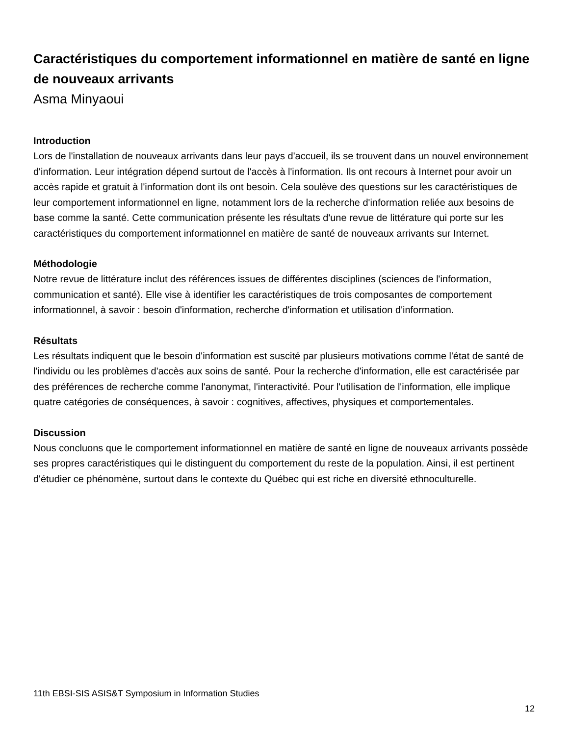Caractéristiques du comportement informationnel en matière de santé en ligne de nouveaux arrivants
Asma Minyaoui
Introduction
Lors de l'installation de nouveaux arrivants dans leur pays d'accueil, ils se trouvent dans un nouvel environnement d'information. Leur intégration dépend surtout de l'accès à l'information. Ils ont recours à Internet pour avoir un accès rapide et gratuit à l'information dont ils ont besoin. Cela soulève des questions sur les caractéristiques de leur comportement informationnel en ligne, notamment lors de la recherche d'information reliée aux besoins de base comme la santé. Cette communication présente les résultats d'une revue de littérature qui porte sur les caractéristiques du comportement informationnel en matière de santé de nouveaux arrivants sur Internet.
Méthodologie
Notre revue de littérature inclut des références issues de différentes disciplines (sciences de l'information, communication et santé). Elle vise à identifier les caractéristiques de trois composantes de comportement informationnel, à savoir : besoin d'information, recherche d'information et utilisation d'information.
Résultats
Les résultats indiquent que le besoin d'information est suscité par plusieurs motivations comme l'état de santé de l'individu ou les problèmes d'accès aux soins de santé. Pour la recherche d'information, elle est caractérisée par des préférences de recherche comme l'anonymat, l'interactivité. Pour l'utilisation de l'information, elle implique quatre catégories de conséquences, à savoir : cognitives, affectives, physiques et comportementales.
Discussion
Nous concluons que le comportement informationnel en matière de santé en ligne de nouveaux arrivants possède ses propres caractéristiques qui le distinguent du comportement du reste de la population. Ainsi, il est pertinent d'étudier ce phénomène, surtout dans le contexte du Québec qui est riche en diversité ethnoculturelle.
11th EBSI-SIS ASIS&T Symposium in Information Studies
12